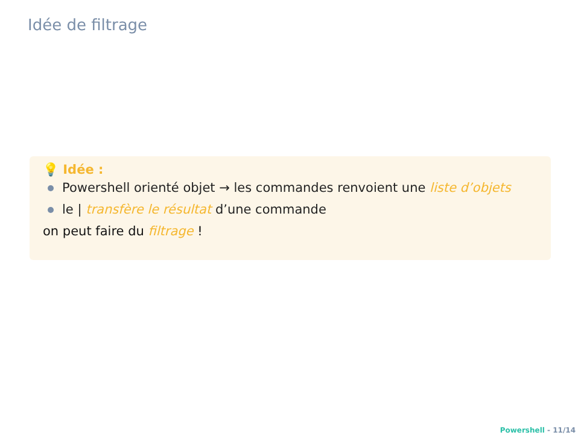Idée de filtrage
💡 Idée :
Powershell orienté objet → les commandes renvoient une liste d’objets
le | transfère le résultat d’une commande
on peut faire du filtrage !
Powershell - 11/14